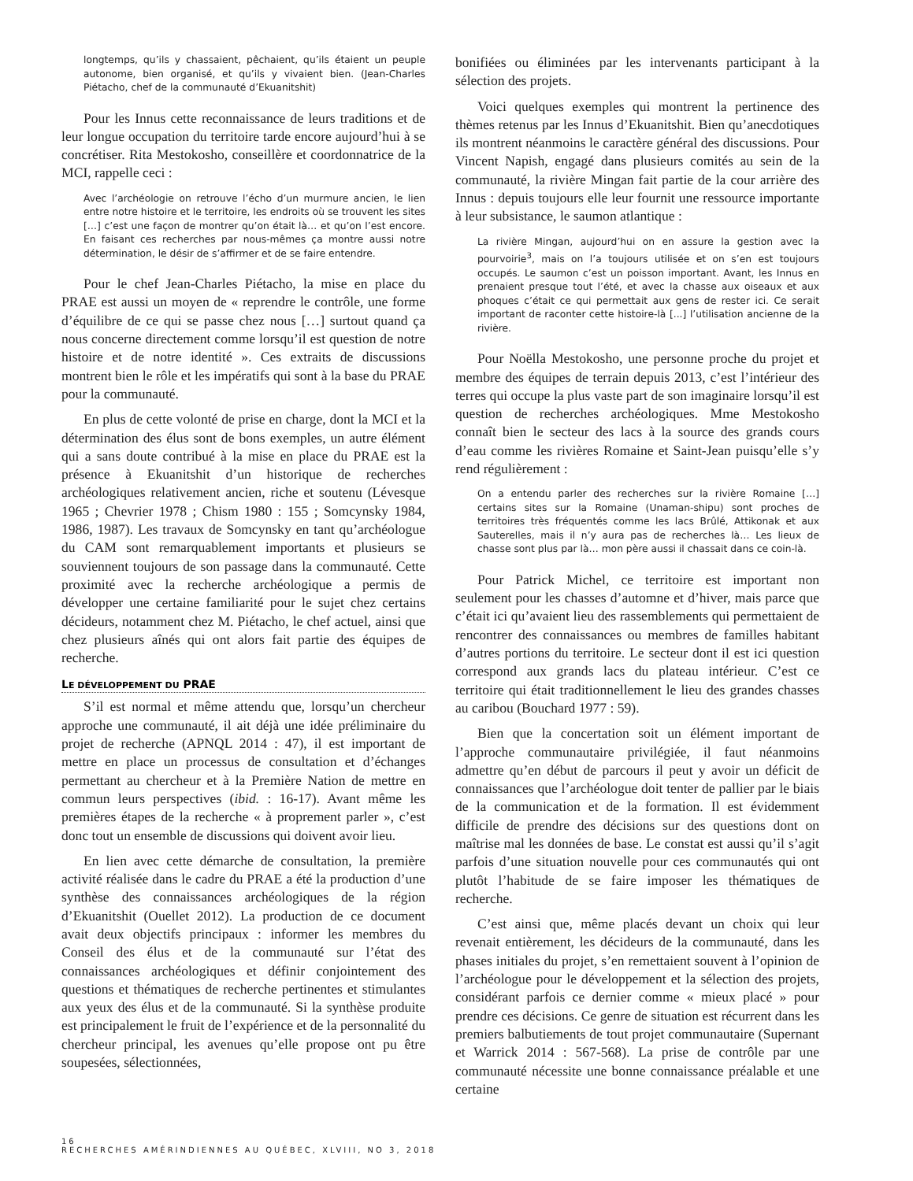longtemps, qu’ils y chassaient, pêchaient, qu’ils étaient un peuple autonome, bien organisé, et qu’ils y vivaient bien. (Jean-Charles Piétacho, chef de la communauté d’Ekuanitshit)
Pour les Innus cette reconnaissance de leurs traditions et de leur longue occupation du territoire tarde encore aujourd’hui à se concrétiser. Rita Mestokosho, conseillère et coordonnatrice de la MCI, rappelle ceci :
Avec l’archéologie on retrouve l’écho d’un murmure ancien, le lien entre notre histoire et le territoire, les endroits où se trouvent les sites […] c’est une façon de montrer qu’on était là… et qu’on l’est encore. En faisant ces recherches par nous-mêmes ça montre aussi notre détermination, le désir de s’affirmer et de se faire entendre.
Pour le chef Jean-Charles Piétacho, la mise en place du PRAE est aussi un moyen de « reprendre le contrôle, une forme d’équilibre de ce qui se passe chez nous […] surtout quand ça nous concerne directement comme lorsqu’il est question de notre histoire et de notre identité ». Ces extraits de discussions montrent bien le rôle et les impératifs qui sont à la base du PRAE pour la communauté.
En plus de cette volonté de prise en charge, dont la MCI et la détermination des élus sont de bons exemples, un autre élément qui a sans doute contribué à la mise en place du PRAE est la présence à Ekuanitshit d’un historique de recherches archéologiques relativement ancien, riche et soutenu (Lévesque 1965 ; Chevrier 1978 ; Chism 1980 : 155 ; Somcynsky 1984, 1986, 1987). Les travaux de Somcynsky en tant qu’archéologue du CAM sont remarquablement importants et plusieurs se souviennent toujours de son passage dans la communauté. Cette proximité avec la recherche archéologique a permis de développer une certaine familiarité pour le sujet chez certains décideurs, notamment chez M. Piétacho, le chef actuel, ainsi que chez plusieurs aînés qui ont alors fait partie des équipes de recherche.
LE DÉVELOPPEMENT DU PRAE
S’il est normal et même attendu que, lorsqu’un chercheur approche une communauté, il ait déjà une idée préliminaire du projet de recherche (APNQL 2014 : 47), il est important de mettre en place un processus de consultation et d’échanges permettant au chercheur et à la Première Nation de mettre en commun leurs perspectives (ibid. : 16-17). Avant même les premières étapes de la recherche « à proprement parler », c’est donc tout un ensemble de discussions qui doivent avoir lieu.
En lien avec cette démarche de consultation, la première activité réalisée dans le cadre du PRAE a été la production d’une synthèse des connaissances archéologiques de la région d’Ekuanitshit (Ouellet 2012). La production de ce document avait deux objectifs principaux : informer les membres du Conseil des élus et de la communauté sur l’état des connaissances archéologiques et définir conjointement des questions et thématiques de recherche pertinentes et stimulantes aux yeux des élus et de la communauté. Si la synthèse produite est principalement le fruit de l’expérience et de la personnalité du chercheur principal, les avenues qu’elle propose ont pu être soupesées, sélectionnées,
bonifiées ou éliminées par les intervenants participant à la sélection des projets.
Voici quelques exemples qui montrent la pertinence des thèmes retenus par les Innus d’Ekuanitshit. Bien qu’anecdotiques ils montrent néanmoins le caractère général des discussions. Pour Vincent Napish, engagé dans plusieurs comités au sein de la communauté, la rivière Mingan fait partie de la cour arrière des Innus : depuis toujours elle leur fournit une ressource importante à leur subsistance, le saumon atlantique :
La rivière Mingan, aujourd’hui on en assure la gestion avec la pourvoirie<sup>3</sup>, mais on l’a toujours utilisée et on s’en est toujours occupés. Le saumon c’est un poisson important. Avant, les Innus en prenaient presque tout l’été, et avec la chasse aux oiseaux et aux phoques c’était ce qui permettait aux gens de rester ici. Ce serait important de raconter cette histoire-là [...] l’utilisation ancienne de la rivière.
Pour Noëlla Mestokosho, une personne proche du projet et membre des équipes de terrain depuis 2013, c’est l’intérieur des terres qui occupe la plus vaste part de son imaginaire lorsqu’il est question de recherches archéologiques. Mme Mestokosho connaît bien le secteur des lacs à la source des grands cours d’eau comme les rivières Romaine et Saint-Jean puisqu’elle s’y rend régulièrement :
On a entendu parler des recherches sur la rivière Romaine […] certains sites sur la Romaine (Unaman-shipu) sont proches de territoires très fréquentés comme les lacs Brûlé, Attikonak et aux Sauterelles, mais il n’y aura pas de recherches là… Les lieux de chasse sont plus par là… mon père aussi il chassait dans ce coin-là.
Pour Patrick Michel, ce territoire est important non seulement pour les chasses d’automne et d’hiver, mais parce que c’était ici qu’avaient lieu des rassemblements qui permettaient de rencontrer des connaissances ou membres de familles habitant d’autres portions du territoire. Le secteur dont il est ici question correspond aux grands lacs du plateau intérieur. C’est ce territoire qui était traditionnellement le lieu des grandes chasses au caribou (Bouchard 1977 : 59).
Bien que la concertation soit un élément important de l’approche communautaire privilégiée, il faut néanmoins admettre qu’en début de parcours il peut y avoir un déficit de connaissances que l’archéologue doit tenter de pallier par le biais de la communication et de la formation. Il est évidemment difficile de prendre des décisions sur des questions dont on maîtrise mal les données de base. Le constat est aussi qu’il s’agit parfois d’une situation nouvelle pour ces communautés qui ont plutôt l’habitude de se faire imposer les thématiques de recherche.
C’est ainsi que, même placés devant un choix qui leur revenait entièrement, les décideurs de la communauté, dans les phases initiales du projet, s’en remettaient souvent à l’opinion de l’archéologue pour le développement et la sélection des projets, considérant parfois ce dernier comme « mieux placé » pour prendre ces décisions. Ce genre de situation est récurrent dans les premiers balbutiements de tout projet communautaire (Supernant et Warrick 2014 : 567-568). La prise de contrôle par une communauté nécessite une bonne connaissance préalable et une certaine
16
RECHERCHES AMÉRINDIENNES AU QUÉBEC, XLVIII, NO 3, 2018